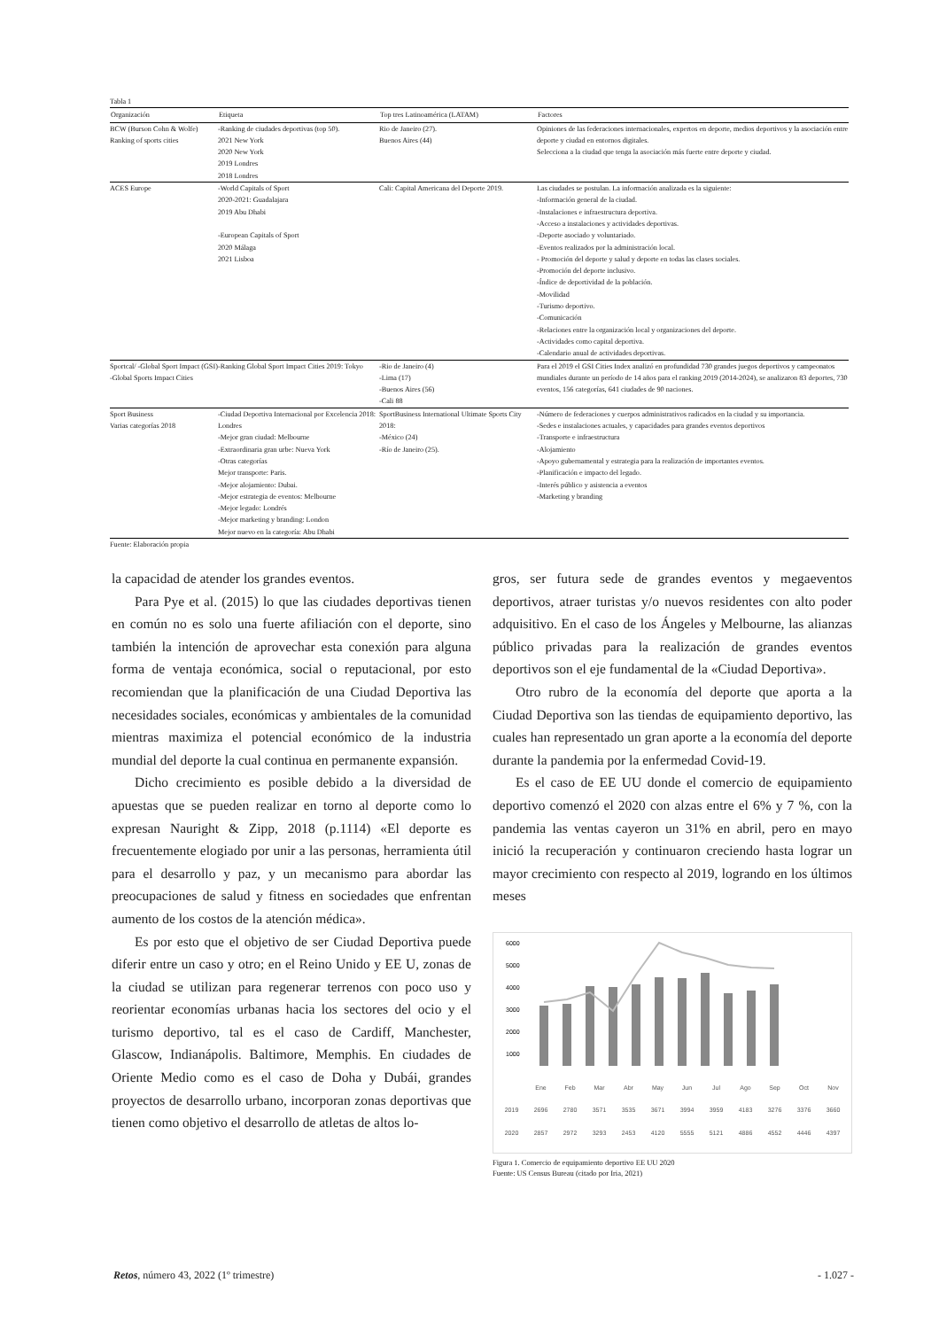Tabla 1
| Organización | Etiqueta | Top tres Latinoamérica (LATAM) | Factores |
| --- | --- | --- | --- |
| BCW (Burson Cohn & Wolfe) Ranking of sports cities | -Ranking de ciudades deportivas (top 50). 2021 New York 2020 New York 2019 Londres 2018 Londres | Rio de Janeiro (27). Buenos Aires (44) | Opiniones de las federaciones internacionales, expertos en deporte, medios deportivos y la asociación entre deporte y ciudad en entornos digitales. Selecciona a la ciudad que tenga la asociación más fuerte entre deporte y ciudad. |
| ACES Europe | -World Capitals of Sport 2020-2021: Guadalajara 2019 Abu Dhabi -European Capitals of Sport 2020 Málaga 2021 Lisboa | Cali: Capital Americana del Deporte 2019. | Las ciudades se postulan. La información analizada es la siguiente: -Información general de la ciudad. -Instalaciones e infraestructura deportiva. -Acceso a instalaciones y actividades deportivas. -Deporte asociado y voluntariado. -Eventos realizados por la administración local. - Promoción del deporte y salud y deporte en todas las clases sociales. -Promoción del deporte inclusivo. -Índice de deportividad de la población. -Movilidad -Turismo deportivo. -Comunicación -Relaciones entre la organización local y organizaciones del deporte. -Actividades como capital deportiva. -Calendario anual de actividades deportivas. |
| Sportcal/ -Global Sport Impact (GSI) -Global Sports Impact Cities | -Ranking Global Sport Impact Cities 2019: Tokyo | -Rio de Janeiro (4) -Lima (17) -Buenos Aires (56) -Cali 88 | Para el 2019 el GSI Cities Index analizó en profundidad 730 grandes juegos deportivos y campeonatos mundiales durante un período de 14 años para el ranking 2019 (2014-2024), se analizaron 83 deportes, 730 eventos, 156 categorías, 641 ciudades de 90 naciones. |
| Sport Business Varias categorías 2018 | -Ciudad Deportiva Internacional por Excelencia 2018: Londres -Mejor gran ciudad: Melbourne -Extraordinaria gran urbe: Nueva York -Otras categorías Mejor transporte: Paris. -Mejor alojamiento: Dubai. -Mejor estrategia de eventos: Melbourne -Mejor legado: Londrés -Mejor marketing y branding: London Mejor nuevo en la categoría: Abu Dhabi | SportBusiness International Ultimate Sports City 2018: -México (24) -Río de Janeiro (25). | -Número de federaciones y cuerpos administrativos radicados en la ciudad y su importancia. -Sedes e instalaciones actuales, y capacidades para grandes eventos deportivos -Transporte e infraestructura -Alojamiento -Apoyo gubernamental y estrategia para la realización de importantes eventos. -Planificación e impacto del legado. -Interés público y asistencia a eventos -Marketing y branding |
Fuente: Elaboración propia
la capacidad de atender los grandes eventos.
Para Pye et al. (2015) lo que las ciudades deportivas tienen en común no es solo una fuerte afiliación con el deporte, sino también la intención de aprovechar esta conexión para alguna forma de ventaja económica, social o reputacional, por esto recomiendan que la planificación de una Ciudad Deportiva las necesidades sociales, económicas y ambientales de la comunidad mientras maximiza el potencial económico de la industria mundial del deporte la cual continua en permanente expansión.
Dicho crecimiento es posible debido a la diversidad de apuestas que se pueden realizar en torno al deporte como lo expresan Nauright & Zipp, 2018 (p.1114) «El deporte es frecuentemente elogiado por unir a las personas, herramienta útil para el desarrollo y paz, y un mecanismo para abordar las preocupaciones de salud y fitness en sociedades que enfrentan aumento de los costos de la atención médica».
Es por esto que el objetivo de ser Ciudad Deportiva puede diferir entre un caso y otro; en el Reino Unido y EE U, zonas de la ciudad se utilizan para regenerar terrenos con poco uso y reorientar economías urbanas hacia los sectores del ocio y el turismo deportivo, tal es el caso de Cardiff, Manchester, Glascow, Indianápolis. Baltimore, Memphis. En ciudades de Oriente Medio como es el caso de Doha y Dubái, grandes proyectos de desarrollo urbano, incorporan zonas deportivas que tienen como objetivo el desarrollo de atletas de altos lo-
gros, ser futura sede de grandes eventos y megaeventos deportivos, atraer turistas y/o nuevos residentes con alto poder adquisitivo. En el caso de los Ángeles y Melbourne, las alianzas público privadas para la realización de grandes eventos deportivos son el eje fundamental de la «Ciudad Deportiva».
Otro rubro de la economía del deporte que aporta a la Ciudad Deportiva son las tiendas de equipamiento deportivo, las cuales han representado un gran aporte a la economía del deporte durante la pandemia por la enfermedad Covid-19.
Es el caso de EE UU donde el comercio de equipamiento deportivo comenzó el 2020 con alzas entre el 6% y 7 %, con la pandemia las ventas cayeron un 31% en abril, pero en mayo inició la recuperación y continuaron creciendo hasta lograr un mayor crecimiento con respecto al 2019, logrando en los últimos meses
6000
5000
4000
3000
2000
1000
| | Ene | Feb | Mar | Abr | May | Jun | Jul | Ago | Sep | Oct | Nov |
| 2019 | 2696 | 2780 | 3571 | 3535 | 3671 | 3994 | 3959 | 4183 | 3276 | 3376 | 3660 |
| 2020 | 2857 | 2972 | 3293 | 2453 | 4120 | 5555 | 5121 | 4886 | 4552 | 4446 | 4397 |
Figura 1. Comercio de equipamiento deportivo EE UU 2020
Fuente: US Census Bureau (citado por Iria, 2021)
Retos, número 43, 2022 (1º trimestre) - 1.027 -